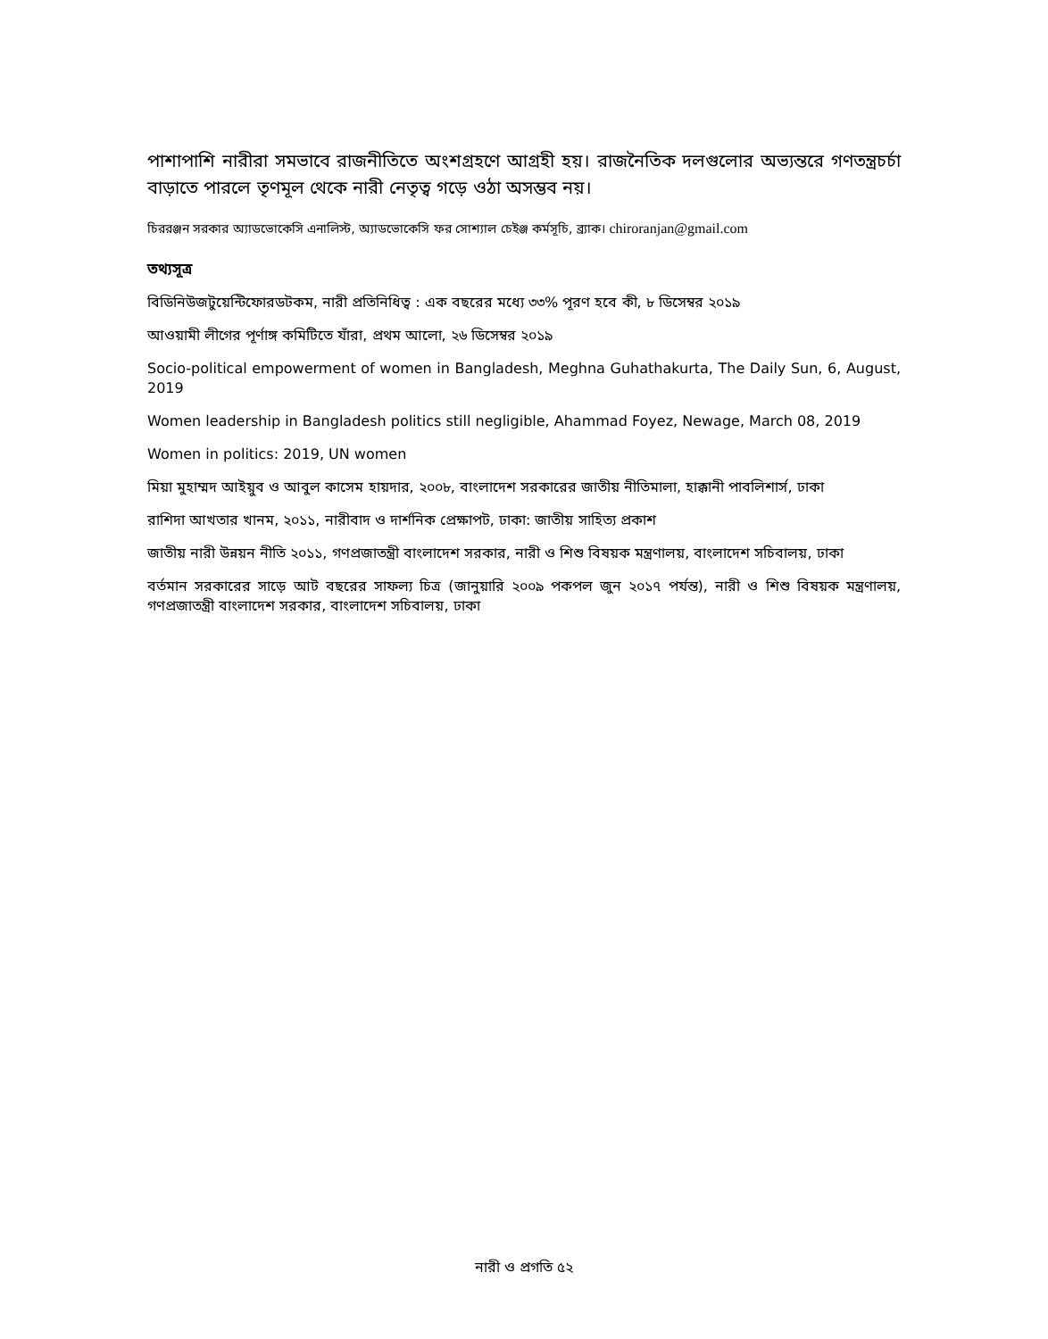পাশাপাশি নারীরা সমভাবে রাজনীতিতে অংশগ্রহণে আগ্রহী হয়। রাজনৈতিক দলগুলোর অভ্যন্তরে গণতন্ত্রচর্চা বাড়াতে পারলে তৃণমূল থেকে নারী নেতৃত্ব গড়ে ওঠা অসম্ভব নয়।
চিররঞ্জন সরকার অ্যাডভোকেসি এনালিস্ট, অ্যাডভোকেসি ফর সোশ্যাল চেইঞ্জ কর্মসূচি, ব্র্যাক। chiroranjan@gmail.com
তথ্যসূত্র
বিডিনিউজটুয়েন্টিফোরডটকম, নারী প্রতিনিধিত্ব : এক বছরের মধ্যে ৩৩% পূরণ হবে কী, ৮ ডিসেম্বর ২০১৯
আওয়ামী লীগের পূর্ণাঙ্গ কমিটিতে যাঁরা, প্রথম আলো, ২৬ ডিসেম্বর ২০১৯
Socio-political empowerment of women in Bangladesh, Meghna Guhathakurta, The Daily Sun, 6, August, 2019
Women leadership in Bangladesh politics still negligible, Ahammad Foyez, Newage, March 08, 2019
Women in politics: 2019, UN women
মিয়া মুহাম্মদ আইয়ুব ও আবুল কাসেম হায়দার, ২০০৮, বাংলাদেশ সরকারের জাতীয় নীতিমালা, হাক্কানী পাবলিশার্স, ঢাকা
রাশিদা আখতার খানম, ২০১১, নারীবাদ ও দার্শনিক প্রেক্ষাপট, ঢাকা: জাতীয় সাহিত্য প্রকাশ
জাতীয় নারী উন্নয়ন নীতি ২০১১, গণপ্রজাতন্ত্রী বাংলাদেশ সরকার, নারী ও শিশু বিষয়ক মন্ত্রণালয়, বাংলাদেশ সচিবালয়, ঢাকা
বর্তমান সরকারের সাড়ে আট বছরের সাফল্য চিত্র (জানুয়ারি ২০০৯ পকপল জুন ২০১৭ পর্যন্ত), নারী ও শিশু বিষয়ক মন্ত্রণালয়, গণপ্রজাতন্ত্রী বাংলাদেশ সরকার, বাংলাদেশ সচিবালয়, ঢাকা
নারী ও প্রগতি ৫২